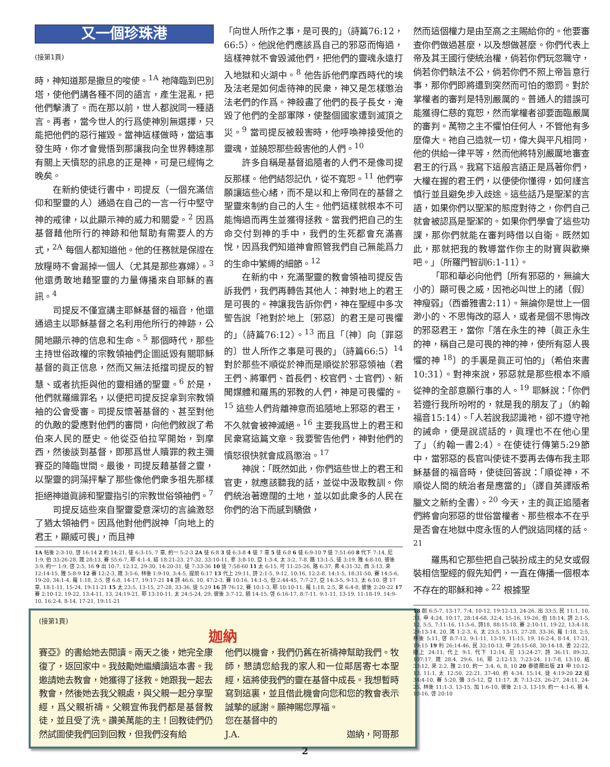又一個珍珠港
(接第1頁)
時，神知道那是撒旦的唆使。<sup>1A</sup> 祂降臨到巴別塔，使他們講各種不同的語言，產生混亂，把他們擊潰了。而在那以前，世人都說同一種語言。再者，當今世人的行爲使神別無選擇，只能把他們的惡行摧毀。當神這樣做時，當這事發生時，你才會覺悟到那讓我向全世界轉達那有關上天憤怒的訊息的正是神，可是已經悔之晚矣。
在新約使徒行書中，司提反（一個充滿信仰和聖靈的人）通過在自己的一言一行中堅守神的戒律，以此顯示神的威力和關愛。<sup>2</sup> 因爲基督藉他所行的神跡和他幫助有需要人的方式，<sup>2A</sup> 每個人都知道他。他的任務就是保證在放糧時不會漏掉一個人（尤其是那些寡婦）。<sup>3</sup> 他還勇敢地藉聖靈的力量傳播來自耶穌的喜訊。<sup>4</sup>
司提反不僅宣講主耶穌基督的福音，他還通過主以耶穌基督之名利用他所行的神跡，公開地顯示神的信息和生命。<sup>5</sup> 那個時代，那些主持世俗政權的宗教領袖們企圖詆毀有關耶穌基督的眞正信息，然而又無法抵擋司提反的智慧、或者抗拒與他的靈相通的聖靈。<sup>6</sup> 於是，他們就羅織罪名，以便把司提反捉拿到宗教領袖的公會受審。司提反懷著基督的、甚至對他的仇敵的愛應對他們的審問，向他們敘說了希伯來人民的歷史。他從亞伯拉罕開始，到摩西，然後談到基督，即那爲世人贖罪的救主彌賽亞的降臨世間。最後，司提反藉基督之靈，以聖靈的詞藻抨擊了那些像他們衆多祖先那樣拒絕神道眞諦和聖靈指引的宗教世俗領袖們。<sup>7</sup>
司提反這些來自聖靈愛意深切的言論激怒了猶太領袖們。因爲他對他們說神「向地上的君王，顯威可畏」，而且神
「向世人所作之事，是可畏的」（詩篇76:12，66:5）。他說他們應該爲自己的邪惡而悔過，這樣神就不會毀滅他們，把他們的靈魂永遠打入地獄和火湖中。<sup>8</sup> 他告訴他們摩西時代的埃及法老是如何虐待神的民衆，神又是怎樣懲治法老們的作爲。神殺盡了他們的長子長女，淹毀了他們的全部軍隊，使整個國家遭到滅頂之災。<sup>9</sup> 當司提反被殺害時，他呼喚神接受他的靈魂，並饒恕那些殺害他的人們。<sup>10</sup>
許多自稱是基督追隨者的人們不是像司提反那樣。他們結怨記仇，從不寬恕。<sup>11</sup> 他們寧願讓這些心緒，而不是以和上帝同在的基督之聖靈來制約自己的人生。他們這樣就根本不可能悔過而再生並獲得拯救。當我們把自己的生命交付到神的手中，我們的生死都會充滿喜悅，因爲我們知道神會照管我們自己無能爲力的生命中繁縟的細節。<sup>12</sup>
在新約中，充滿聖靈的教會領袖司提反告訴我們，我們再轉告其他人：神對地上的君王是可畏的。神讓我告訴你們，神在聖經中多次警告說「祂對於地上〔邪惡〕的君王是可畏懼的」（詩篇76:12）。<sup>13</sup> 而且「〔神〕向〔罪惡的〕世人所作之事是可畏的」（詩篇66:5）<sup>14</sup> 對於那些不順從於神而是順從於邪惡領袖（君王們、將軍們、首長們、校官們、士官們）、新聞媒體和羅馬的邪教的人們，神是可畏懼的。<sup>15</sup> 這些人們背離神意而追隨地上邪惡的君王，不久就會被神滅絕。<sup>16</sup> 主要我爲世上的君王和民衆寫這篇文章。我要警告他們，神對他們的憤怒很快就會成爲懲治。<sup>17</sup>
神說：「既然如此，你們這些世上的君王和官吏，就應該聽我的話，並從中汲取教訓。你們統治著遼闊的土地，並以如此衆多的人民在你們的治下而感到驕傲，
1A 帖後 2:3-10, 啓 16:14 2 約 14:21, 徒 6:3-15, 7 章, 約一 5:2-3 2A 徒 6:8 3 徒 6:3-8 4 徒 7 章 5 徒 6:8 6 徒 6:9-10 7 徒 7:51-60 8 代下 7:14, 尼 1:9, 伯 33:26-28, 箴 28:13, 賽 55:6-7, 耶 4:1-4, 結 18:21-23, 27-32, 33:10-11, 拿 3:8-10, 亞 1:3-4, 太 3:2, 7-8, 路 13:1-5, 徒 3:19, 雅 4:8-10, 彼後 3:9, 約一 1:9, 啓 2:5, 16 9 出 10:7, 12:12, 29-30, 14:20-31, 徒 7:33-36 10 徒 7:58-60 11 太 6:15, 可 11:25-26, 路 6:37, 弗 4:31-32, 西 3:13, 來 12:14-15, 雅 5:8-9 12 賽 12:2-3, 箴 3:5-6, 林後 1:9-10, 3:4-5, 提前 6:17 13 代上 29:11, 詩 2:1-5, 9-12, 10:16, 12:2-8, 14:1-5, 18:31-50, 賽 14:5-6, 19-20, 34:1-4, 羅 1:18, 2:5, 啓 6:8, 14-17, 19:17-21 14 詩 46:6, 10, 47:2-3, 賽 10:16, 14:1-5, 但 2:44-45, 7:7-27, 亞 14:3-5, 9-13, 太 6:10, 啓 17 章, 18:1-11, 15-24, 19:11-21 15 太 23:5, 13-15, 27-28, 33-36, 徒 5:29 16 詩 76:12, 賽 10:1-3, 耶 10:10-11, 羅 1:18, 2:5, 來 6:4-8, 彼後 2:20-22 17 賽 2:10-12, 19-22, 13:4-11, 13, 24:19-21, 耶 13:10-11, 太 24:5-24, 29, 彼後 3:7-12, 猶 14-15, 啓 6:16-17, 8:7-11, 9:1-11, 13-19, 11:18-19, 14:9-10, 16:2-4, 8-14, 17-21, 19:11-21
(接第1頁)
迦納
賽亞》的書給她去閱讀。兩天之後，她完全康復了，返回家中。我鼓勵她繼續讀這本書。我邀請她去教會，她獲得了拯救。她跟我一起去教會，然後她去我父親處，與父親一起分享聖經，爲父親祈禱。父親宣佈我們都是基督教徒，並且受了洗。讚美萬能的主！回教徒們仍然試圖使我們回到回教，但我們沒有給
他們以機會，我們仍舊在祈禱神幫助我們。牧師，懇請您給我的家人和一位鄰居寄七本聖經，這將使我們的靈在基督中成長。我想暫時寫到這裏，並且借此機會向您和您的教會表示誠摯的感謝。願神賜您厚福。
您在基督中的
J.A. 迦納，阿哥那
然而這個權力是由至高之主賜給你的。他要審查你們做過甚麼，以及想做甚麼。你們代表上帝及其王國行使統治權，倘若你們玩忽職守，倘若你們執法不公，倘若你們不照上帝旨意行事，那你們即將遭到突然而可怕的懲罰。對於掌權者的審判是特別嚴厲的。普通人的錯誤可能獲得仁慈的寬恕，然而掌權者卻要面臨嚴厲的審判。萬物之主不懼怕任何人，不管他有多麼偉大。祂自己造就一切，偉大與平凡相同，他的供給一律平等，然而他將特別嚴厲地審查君王的行爲。我寫下這般言語正是爲著你們，大權在握的君王們，以便使你懂得，如何謹言慎行並且避免步入歧途。這些話乃是聖潔的言語，如果你們以聖潔的態度對待之，你們自己就會被認爲是聖潔的。如果你們學會了這些功課，那你們就能在審判時借以自衛。既然如此，那就把我的教導當作你主的財寶與歡樂吧。」（所羅門智訓6:1-11）。
「耶和華必向他們〔所有邪惡的，無論大小的〕顯可畏之威，因祂必叫世上的諸〔假〕神瘦弱」（西番雅書2:11）。無論你是世上一個渺小的、不思悔改的惡人，或者是個不思悔改的邪惡君王，當你「落在永生的神〔眞正永生的神，稱自己是可畏的神的神，使所有惡人畏懼的神 <sup>18</sup>〕的手裏是眞正可怕的」（希伯來書10:31）。對神來說，邪惡就是那些根本不順從神的全部意願行事的人。<sup>19</sup> 耶穌說：「你們若遵行我所吩咐的，就是我的朋友了」（約翰福音15:14）。「人若說我認識祂，卻不遵守祂的誡命，便是說謊話的，眞理也不在他心里了」（約翰一書2:4）。在使徒行傳第5:29節中，當邪惡的長官叫使徒不要再去傳布我主耶穌基督的福音時，使徒回答說：「順從神，不順從人間的統治者是應當的」（譯自英譯版希臘文之新約全書）。<sup>20</sup> 今天，主的眞正追隨者們將會向邪惡的世俗當權者、那些根本不在乎是否會在地獄中度永恆的人們說這同樣的話。<sup>21</sup>
羅馬和它那些把自己裝扮成主的兒女或假裝相信聖經的假先知們，一直在傳播一個根本不存在的耶穌和神。<sup>22</sup> 根據聖
18 創 6:5-7, 13-17, 7:4, 10-12, 19:12-13, 24-26, 出 33:5, 民 11:1, 10, 33, 申 4:24, 10:17, 28:14-68, 32:4, 15-16, 19-26, 伯 18:14, 詩 2:1-5, 12, 5:5, 7:11-16, 11:5-6, 詩18, 88:15-18, 賽 2:10-11, 19-22, 13:4-18, 29:13-14, 20, 鴻 1:2-3, 6, 太 23:5, 13-15, 27-28, 33-36, 羅 1:18, 2:5, 林後 5:11, 啓 8:7-12, 9:1-11, 13-19, 11:15, 19, 16:2-4, 8-14, 17-21, 19:15 19 利 26:14-46, 民 32:10-13, 申 28:15-68, 30:14-18, 書 22:22, 撒上 24:11, 代上 9:1, 代下 12:14, 尼 13:24-27, 詩 36:11, 89:32, 107:17, 箴 28:4, 29:6, 16, 耶 2:12-13, 7:23-24, 11:7-8, 13:10, 結 33:12, 來 2:2, 雅 2:10, 約一 3:4, 6, 8, 10 20 泰德爾出版 21 申 10:12-13, 11:1, 太 12:50, 22:21, 37-40, 約 4:34, 15:14, 徒 4:19-20 22 結 34:4-10, 賽 5:20, 彌 3:5-12, 亞 11:17, 太 7:13-23, 26-27, 24:11, 24-25, 林後 11:1-3, 13-15, 加 1:6-10, 彼後 2:1-3, 13-19, 約一 4:1-6, 猶 4, 10-16, 啓 20:10
2